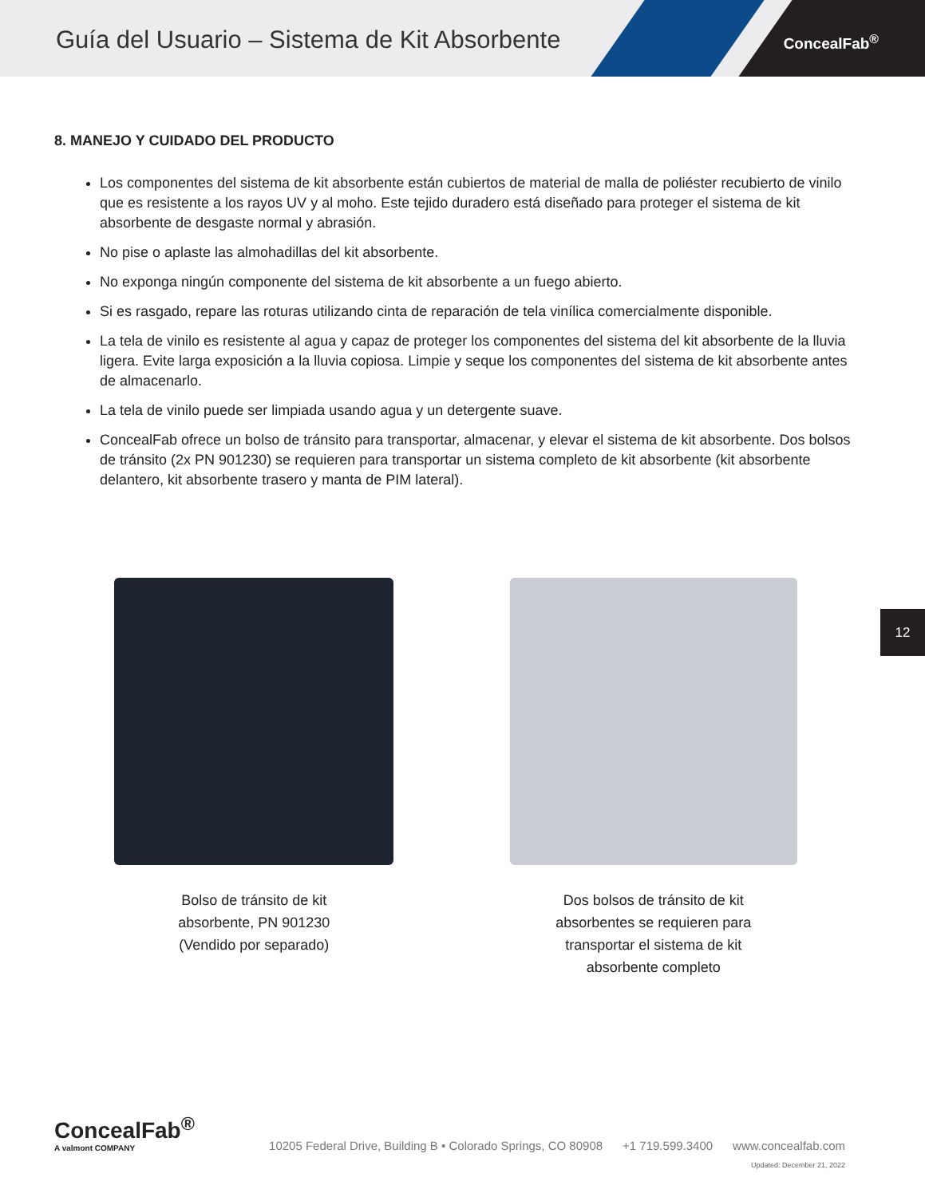Guía del Usuario – Sistema de Kit Absorbente
ConcealFab<sup>®</sup>
8. MANEJO Y CUIDADO DEL PRODUCTO
Los componentes del sistema de kit absorbente están cubiertos de material de malla de poliéster recubierto de vinilo que es resistente a los rayos UV y al moho. Este tejido duradero está diseñado para proteger el sistema de kit absorbente de desgaste normal y abrasión.
No pise o aplaste las almohadillas del kit absorbente.
No exponga ningún componente del sistema de kit absorbente a un fuego abierto.
Si es rasgado, repare las roturas utilizando cinta de reparación de tela vinílica comercialmente disponible.
La tela de vinilo es resistente al agua y capaz de proteger los componentes del sistema del kit absorbente de la lluvia ligera. Evite larga exposición a la lluvia copiosa. Limpie y seque los componentes del sistema de kit absorbente antes de almacenarlo.
La tela de vinilo puede ser limpiada usando agua y un detergente suave.
ConcealFab ofrece un bolso de tránsito para transportar, almacenar, y elevar el sistema de kit absorbente. Dos bolsos de tránsito (2x PN 901230) se requieren para transportar un sistema completo de kit absorbente (kit absorbente delantero, kit absorbente trasero y manta de PIM lateral).
Bolso de tránsito de kit
absorbente, PN 901230
(Vendido por separado)
Dos bolsos de tránsito de kit
absorbentes se requieren para
transportar el sistema de kit
absorbente completo
12
ConcealFab<sup>®</sup>
A valmont COMPANY
10205 Federal Drive, Building B • Colorado Springs, CO 80908 +1 719.599.3400 www.concealfab.com
Updated: December 21, 2022